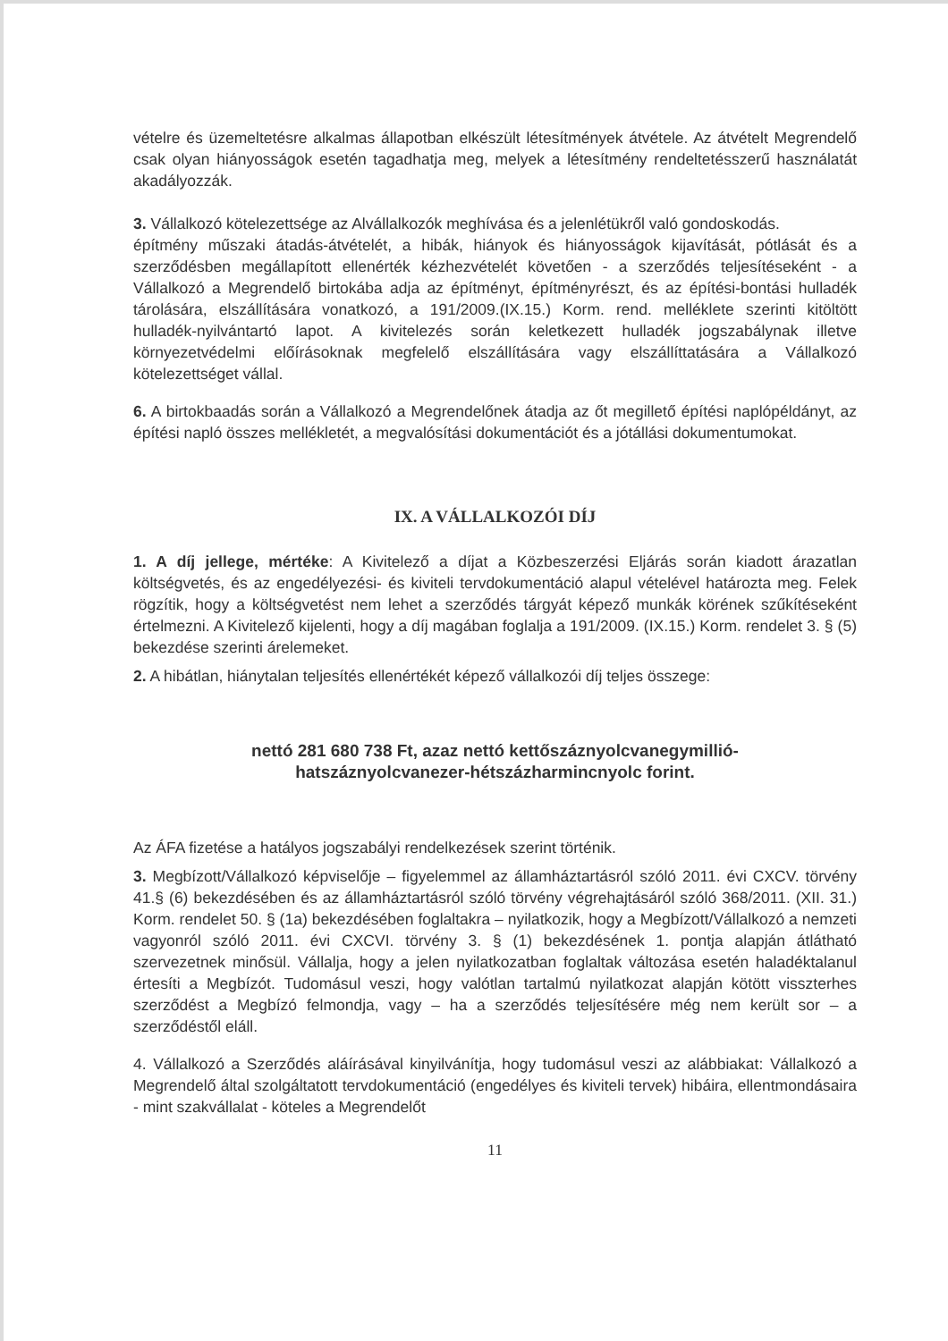vételre és üzemeltetésre alkalmas állapotban elkészült létesítmények átvétele. Az átvételt Megrendelő csak olyan hiányosságok esetén tagadhatja meg, melyek a létesítmény rendeltetésszerű használatát akadályozzák.
3. Vállalkozó kötelezettsége az Alvállalkozók meghívása és a jelenlétükről való gondoskodás.
építmény műszaki átadás-átvételét, a hibák, hiányok és hiányosságok kijavítását, pótlását és a szerződésben megállapított ellenérték kézhezvételét követően - a szerződés teljesítéseként - a Vállalkozó a Megrendelő birtokába adja az építményt, építményrészt, és az építési-bontási hulladék tárolására, elszállítására vonatkozó, a 191/2009.(IX.15.) Korm. rend. melléklete szerinti kitöltött hulladék-nyilvántartó lapot. A kivitelezés során keletkezett hulladék jogszabálynak illetve környezetvédelmi előírásoknak megfelelő elszállítására vagy elszállíttatására a Vállalkozó kötelezettséget vállal.
6. A birtokbaadás során a Vállalkozó a Megrendelőnek átadja az őt megillető építési naplópéldányt, az építési napló összes mellékletét, a megvalósítási dokumentációt és a jótállási dokumentumokat.
IX. A VÁLLALKOZÓI DÍJ
1. A díj jellege, mértéke: A Kivitelező a díjat a Közbeszerzési Eljárás során kiadott árazatlan költségvetés, és az engedélyezési- és kiviteli tervdokumentáció alapul vételével határozta meg. Felek rögzítik, hogy a költségvetést nem lehet a szerződés tárgyát képező munkák körének szűkítéseként értelmezni. A Kivitelező kijelenti, hogy a díj magában foglalja a 191/2009. (IX.15.) Korm. rendelet 3. § (5) bekezdése szerinti árelemeket.
2. A hibátlan, hiánytalan teljesítés ellenértékét képező vállalkozói díj teljes összege:
nettó 281 680 738 Ft, azaz nettó kettőszáznyolcvanegymillió-
hatszáznyolcvanezer-hétszázharmincnyolc forint.
Az ÁFA fizetése a hatályos jogszabályi rendelkezések szerint történik.
3. Megbízott/Vállalkozó képviselője – figyelemmel az államháztartásról szóló 2011. évi CXCV. törvény 41.§ (6) bekezdésében és az államháztartásról szóló törvény végrehajtásáról szóló 368/2011. (XII. 31.) Korm. rendelet 50. § (1a) bekezdésében foglaltakra – nyilatkozik, hogy a Megbízott/Vállalkozó a nemzeti vagyonról szóló 2011. évi CXCVI. törvény 3. § (1) bekezdésének 1. pontja alapján átlátható szervezetnek minősül. Vállalja, hogy a jelen nyilatkozatban foglaltak változása esetén haladéktalanul értesíti a Megbízót. Tudomásul veszi, hogy valótlan tartalmú nyilatkozat alapján kötött visszterhes szerződést a Megbízó felmondja, vagy – ha a szerződés teljesítésére még nem került sor – a szerződéstől eláll.
4. Vállalkozó a Szerződés aláírásával kinyilvánítja, hogy tudomásul veszi az alábbiakat: Vállalkozó a Megrendelő által szolgáltatott tervdokumentáció (engedélyes és kiviteli tervek) hibáira, ellentmondásaira - mint szakvállalat - köteles a Megrendelőt
11